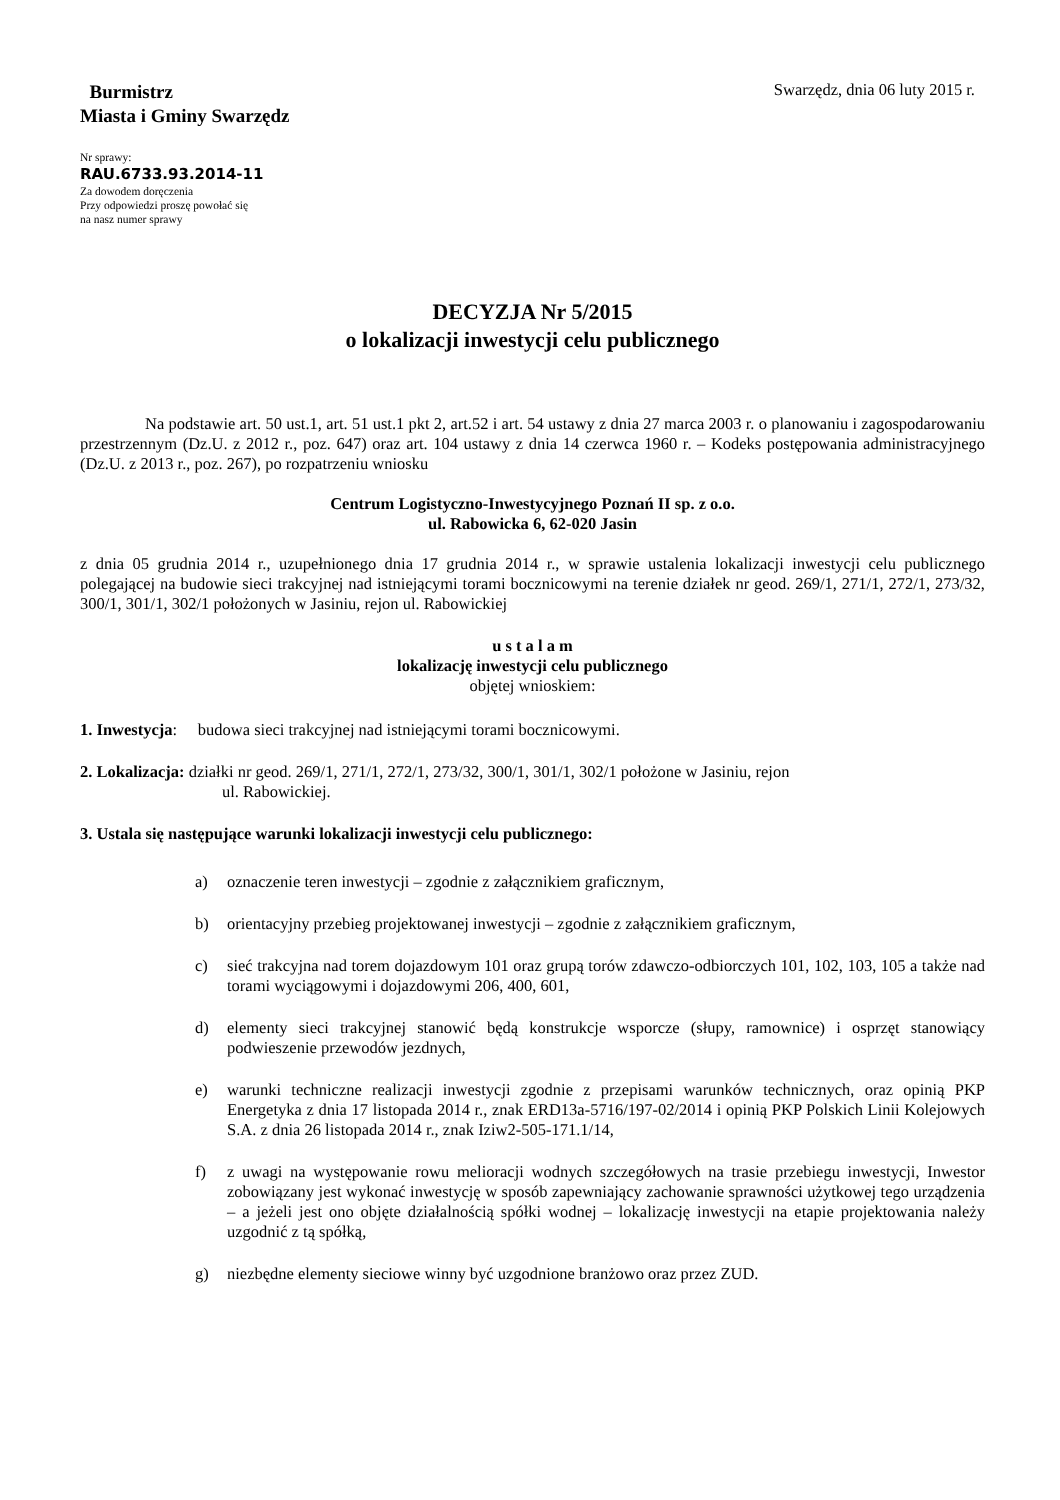Burmistrz
Miasta i Gminy Swarzędz
Swarzędz, dnia 06 luty 2015 r.
Nr sprawy:
RAU.6733.93.2014-11
Za dowodem doręczenia
Przy odpowiedzi proszę powołać się
na nasz numer sprawy
DECYZJA Nr 5/2015
o lokalizacji inwestycji celu publicznego
Na podstawie art. 50 ust.1, art. 51 ust.1 pkt 2, art.52 i art. 54 ustawy z dnia 27 marca 2003 r. o planowaniu i zagospodarowaniu przestrzennym (Dz.U. z 2012 r., poz. 647) oraz art. 104 ustawy z dnia 14 czerwca 1960 r. – Kodeks postępowania administracyjnego (Dz.U. z 2013 r., poz. 267), po rozpatrzeniu wniosku
Centrum Logistyczno-Inwestycyjnego Poznań II sp. z o.o.
ul. Rabowicka 6, 62-020 Jasin
z dnia 05 grudnia 2014 r., uzupełnionego dnia 17 grudnia 2014 r., w sprawie ustalenia lokalizacji inwestycji celu publicznego polegającej na budowie sieci trakcyjnej nad istniejącymi torami bocznicowymi na terenie działek nr geod. 269/1, 271/1, 272/1, 273/32, 300/1, 301/1, 302/1 położonych w Jasiniu, rejon ul. Rabowickiej
u s t a l a m
lokalizację inwestycji celu publicznego
objętej wnioskiem:
1. Inwestycja: budowa sieci trakcyjnej nad istniejącymi torami bocznicowymi.
2. Lokalizacja: działki nr geod. 269/1, 271/1, 272/1, 273/32, 300/1, 301/1, 302/1 położone w Jasiniu, rejon
ul. Rabowickiej.
3. Ustala się następujące warunki lokalizacji inwestycji celu publicznego:
a) oznaczenie teren inwestycji – zgodnie z załącznikiem graficznym,
b) orientacyjny przebieg projektowanej inwestycji – zgodnie z załącznikiem graficznym,
c) sieć trakcyjna nad torem dojazdowym 101 oraz grupą torów zdawczo-odbiorczych 101, 102, 103, 105 a także nad torami wyciągowymi i dojazdowymi 206, 400, 601,
d) elementy sieci trakcyjnej stanowić będą konstrukcje wsporcze (słupy, ramownice) i osprzęt stanowiący podwieszenie przewodów jezdnych,
e) warunki techniczne realizacji inwestycji zgodnie z przepisami warunków technicznych, oraz opinią PKP Energetyka z dnia 17 listopada 2014 r., znak ERD13a-5716/197-02/2014 i opinią PKP Polskich Linii Kolejowych S.A. z dnia 26 listopada 2014 r., znak Iziw2-505-171.1/14,
f) z uwagi na występowanie rowu melioracji wodnych szczegółowych na trasie przebiegu inwestycji, Inwestor zobowiązany jest wykonać inwestycję w sposób zapewniający zachowanie sprawności użytkowej tego urządzenia – a jeżeli jest ono objęte działalnością spółki wodnej – lokalizację inwestycji na etapie projektowania należy uzgodnić z tą spółką,
g) niezbędne elementy sieciowe winny być uzgodnione branżowo oraz przez ZUD.